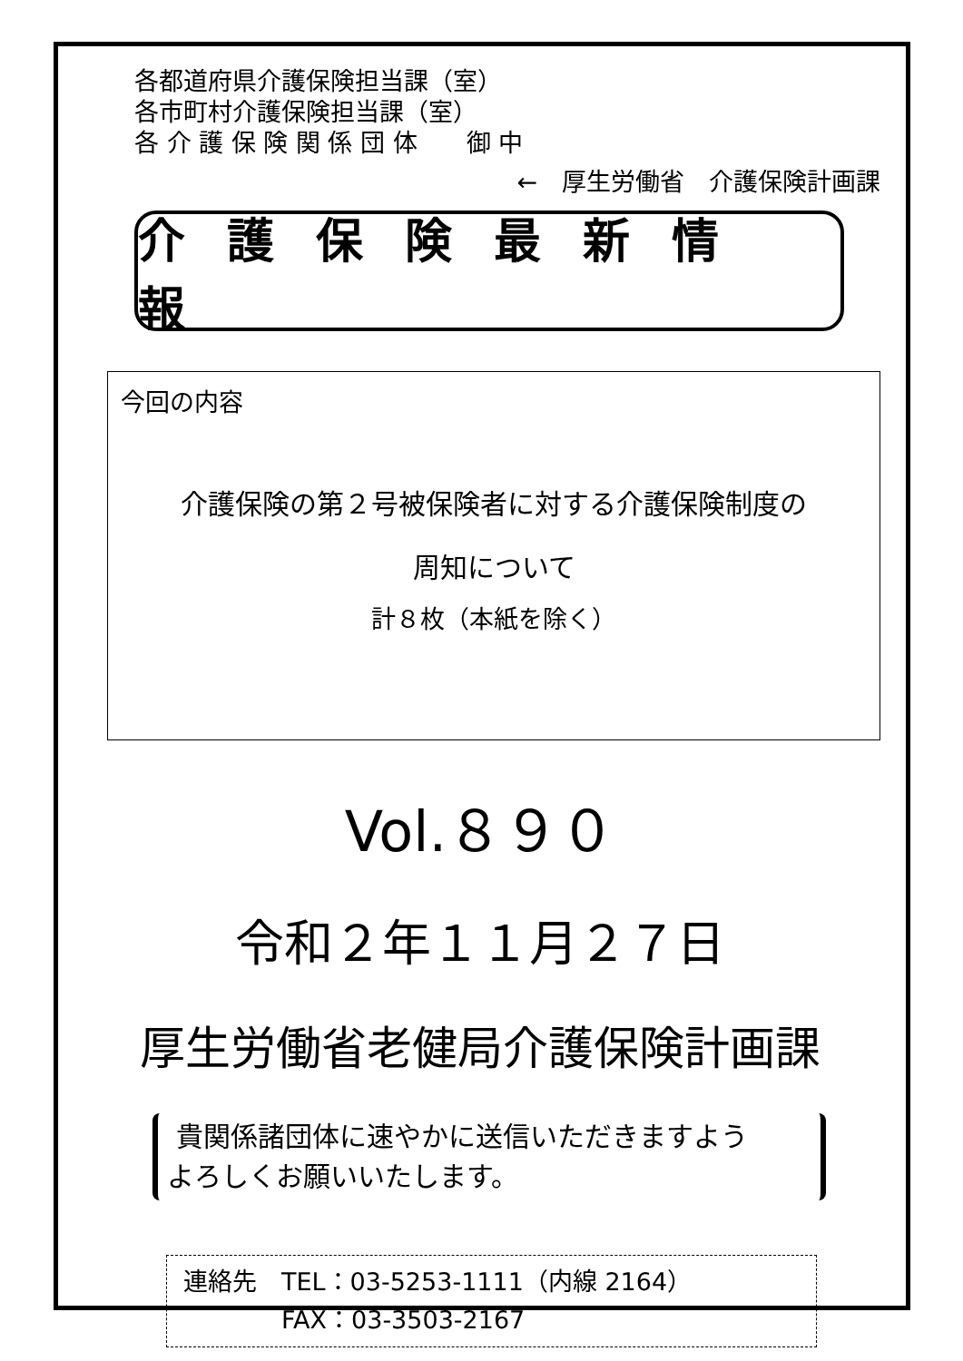各都道府県介護保険担当課（室）
各市町村介護保険担当課（室）
各 介 護 保 険 関 係 団 体　　御 中
←　厚生労働省　介護保険計画課
介護保険最新情報
今回の内容
介護保険の第２号被保険者に対する介護保険制度の
周知について
計８枚（本紙を除く）
Vol.８９０
令和２年１１月２７日
厚生労働省老健局介護保険計画課
貴関係諸団体に速やかに送信いただきますよう
よろしくお願いいたします。
連絡先　TEL：03-5253-1111（内線 2164）
　　　　FAX：03-3503-2167